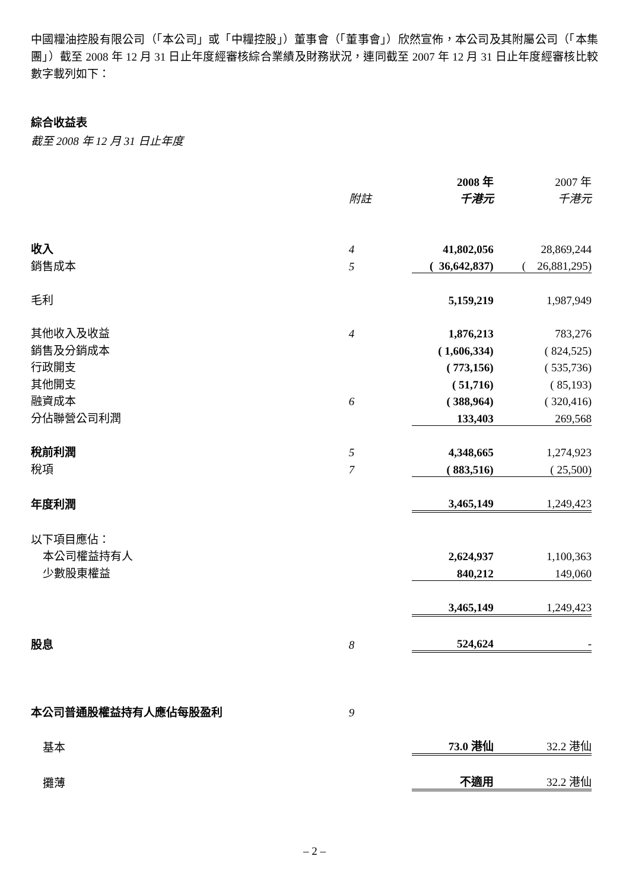中國糧油控股有限公司（「本公司」或「中糧控股」）董事會（「董事會」）欣然宣佈，本公司及其附屬公司（「本集團」）截至 2008 年 12 月 31 日止年度經審核綜合業績及財務狀況，連同截至 2007 年 12 月 31 日止年度經審核比較數字載列如下：
綜合收益表
截至 2008 年 12 月 31 日止年度
| | | 2008 年 | 2007 年 |
| | 附註 | 千港元 | 千港元 |
| 收入 | 4 | 41,802,056 | 28,869,244 |
| 銷售成本 | 5 | ( 36,642,837) | ( 26,881,295) |
| 毛利 | | 5,159,219 | 1,987,949 |
| 其他收入及收益 | 4 | 1,876,213 | 783,276 |
| 銷售及分銷成本 | | ( 1,606,334) | ( 824,525) |
| 行政開支 | | ( 773,156) | ( 535,736) |
| 其他開支 | | ( 51,716) | ( 85,193) |
| 融資成本 | 6 | ( 388,964) | ( 320,416) |
| 分佔聯營公司利潤 | | 133,403 | 269,568 |
| 稅前利潤 | 5 | 4,348,665 | 1,274,923 |
| 稅項 | 7 | ( 883,516) | ( 25,500) |
| 年度利潤 | | 3,465,149 | 1,249,423 |
| 以下項目應佔： | | | |
| 本公司權益持有人 | | 2,624,937 | 1,100,363 |
| 少數股東權益 | | 840,212 | 149,060 |
| | | 3,465,149 | 1,249,423 |
| 股息 | 8 | 524,624 | - |
| 本公司普通股權益持有人應佔每股盈利 | 9 | | |
| 基本 | | 73.0 港仙 | 32.2 港仙 |
| 攤薄 | | 不適用 | 32.2 港仙 |
– 2 –